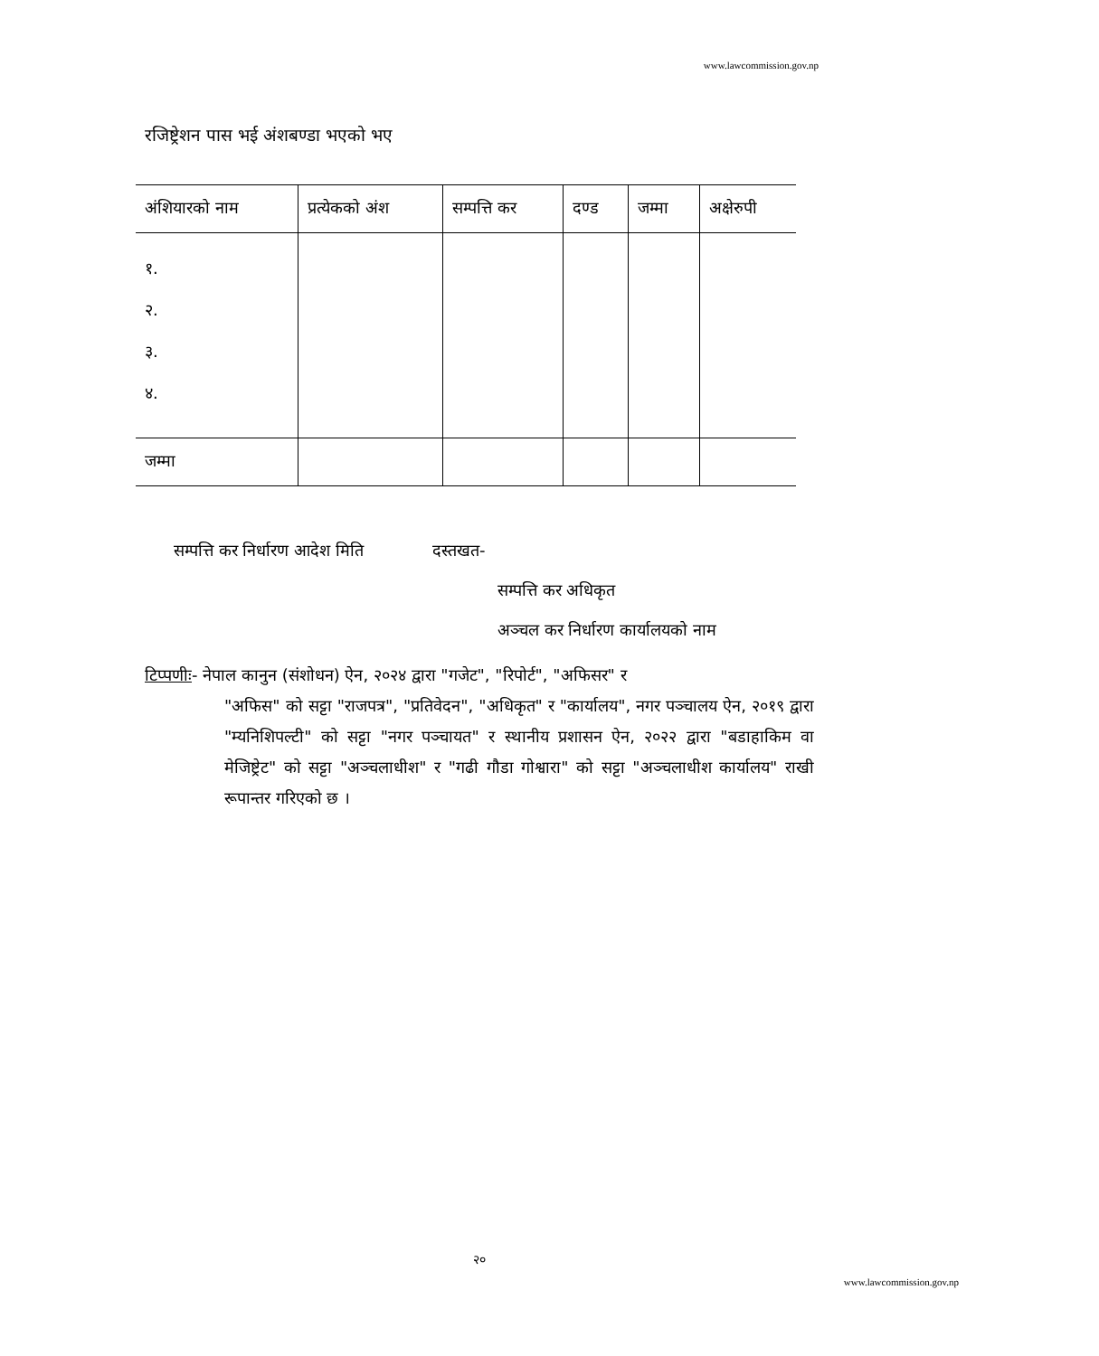www.lawcommission.gov.np
रजिष्ट्रेशन पास भई अंशबण्डा भएको भए
| अंशियारको नाम | प्रत्येकको अंश | सम्पत्ति कर | दण्ड | जम्मा | अक्षेरुपी |
| --- | --- | --- | --- | --- | --- |
| १. २. ३. ४. | | | | | |
| जम्मा | | | | | |
सम्पत्ति कर निर्धारण आदेश मिति दस्तखत-
सम्पत्ति कर अधिकृत
अञ्चल कर निर्धारण कार्यालयको नाम
टिप्पणीः- नेपाल कानुन (संशोधन) ऐन, २०२४ द्वारा "गजेट", "रिपोर्ट", "अफिसर" र
"अफिस" को सट्टा "राजपत्र", "प्रतिवेदन", "अधिकृत" र "कार्यालय", नगर पञ्चालय ऐन, २०१९ द्वारा "म्यनिशिपल्टी" को सट्टा "नगर पञ्चायत" र स्थानीय प्रशासन ऐन, २०२२ द्वारा "बडाहाकिम वा मेजिष्ट्रेट" को सट्टा "अञ्चलाधीश" र "गढी गौडा गोश्वारा" को सट्टा "अञ्चलाधीश कार्यालय" राखी रूपान्तर गरिएको छ ।
२०
www.lawcommission.gov.np